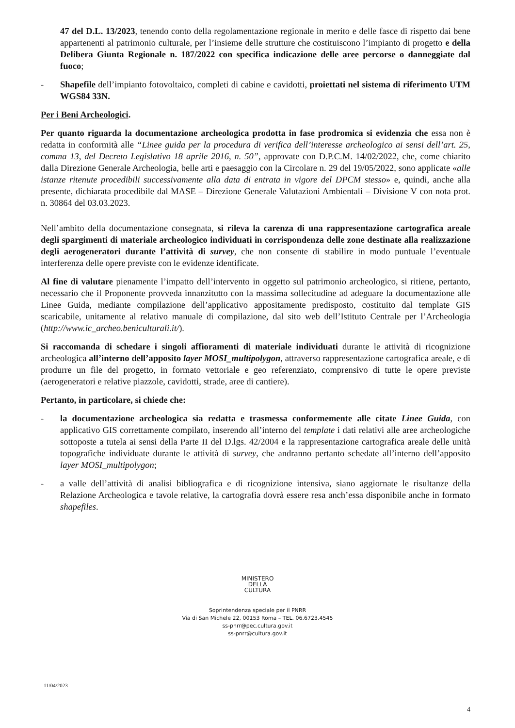47 del D.L. 13/2023, tenendo conto della regolamentazione regionale in merito e delle fasce di rispetto dai bene appartenenti al patrimonio culturale, per l’insieme delle strutture che costituiscono l’impianto di progetto e della Delibera Giunta Regionale n. 187/2022 con specifica indicazione delle aree percorse o danneggiate dal fuoco;
- Shapefile dell’impianto fotovoltaico, completi di cabine e cavidotti, proiettati nel sistema di riferimento UTM WGS84 33N.
Per i Beni Archeologici.
Per quanto riguarda la documentazione archeologica prodotta in fase prodromica si evidenzia che essa non è redatta in conformità alle “Linee guida per la procedura di verifica dell’interesse archeologico ai sensi dell’art. 25, comma 13, del Decreto Legislativo 18 aprile 2016, n. 50”, approvate con D.P.C.M. 14/02/2022, che, come chiarito dalla Direzione Generale Archeologia, belle arti e paesaggio con la Circolare n. 29 del 19/05/2022, sono applicate «alle istanze ritenute procedibili successivamente alla data di entrata in vigore del DPCM stesso» e, quindi, anche alla presente, dichiarata procedibile dal MASE – Direzione Generale Valutazioni Ambientali – Divisione V con nota prot. n. 30864 del 03.03.2023.
Nell’ambito della documentazione consegnata, si rileva la carenza di una rappresentazione cartografica areale degli spargimenti di materiale archeologico individuati in corrispondenza delle zone destinate alla realizzazione degli aerogeneratori durante l’attività di survey, che non consente di stabilire in modo puntuale l’eventuale interferenza delle opere previste con le evidenze identificate.
Al fine di valutare pienamente l’impatto dell’intervento in oggetto sul patrimonio archeologico, si ritiene, pertanto, necessario che il Proponente provveda innanzitutto con la massima sollecitudine ad adeguare la documentazione alle Linee Guida, mediante compilazione dell’applicativo appositamente predisposto, costituito dal template GIS scaricabile, unitamente al relativo manuale di compilazione, dal sito web dell’Istituto Centrale per l’Archeologia (http://www.ic_archeo.beniculturali.it/).
Si raccomanda di schedare i singoli affioramenti di materiale individuati durante le attività di ricognizione archeologica all’interno dell’apposito layer MOSI_multipolygon, attraverso rappresentazione cartografica areale, e di produrre un file del progetto, in formato vettoriale e geo referenziato, comprensivo di tutte le opere previste (aerogeneratori e relative piazzole, cavidotti, strade, aree di cantiere).
Pertanto, in particolare, si chiede che:
- la documentazione archeologica sia redatta e trasmessa conformemente alle citate Linee Guida, con applicativo GIS correttamente compilato, inserendo all’interno del template i dati relativi alle aree archeologiche sottoposte a tutela ai sensi della Parte II del D.lgs. 42/2004 e la rappresentazione cartografica areale delle unità topografiche individuate durante le attività di survey, che andranno pertanto schedate all’interno dell’apposito layer MOSI_multipolygon;
- a valle dell’attività di analisi bibliografica e di ricognizione intensiva, siano aggiornate le risultanze della Relazione Archeologica e tavole relative, la cartografia dovrà essere resa anch’essa disponibile anche in formato shapefiles.
MINISTERO
DELLA
CULTURA
Soprintendenza speciale per il PNRR
Via di San Michele 22, 00153 Roma – TEL. 06.6723.4545
ss-pnrr@pec.cultura.gov.it
ss-pnrr@cultura.gov.it
11/04/2023
4